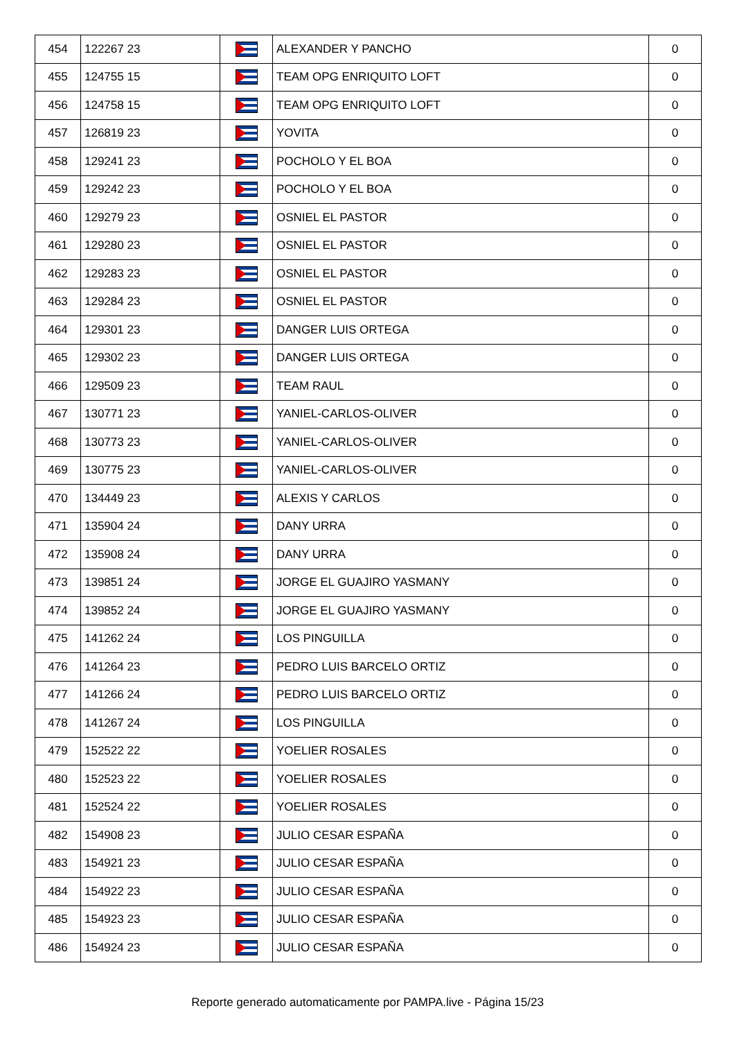| 454 | 122267 23 | | ALEXANDER Y PANCHO | 0 |
| 455 | 124755 15 | | TEAM OPG ENRIQUITO LOFT | 0 |
| 456 | 124758 15 | | TEAM OPG ENRIQUITO LOFT | 0 |
| 457 | 126819 23 | | YOVITA | 0 |
| 458 | 129241 23 | | POCHOLO Y EL BOA | 0 |
| 459 | 129242 23 | | POCHOLO Y EL BOA | 0 |
| 460 | 129279 23 | | OSNIEL EL PASTOR | 0 |
| 461 | 129280 23 | | OSNIEL EL PASTOR | 0 |
| 462 | 129283 23 | | OSNIEL EL PASTOR | 0 |
| 463 | 129284 23 | | OSNIEL EL PASTOR | 0 |
| 464 | 129301 23 | | DANGER LUIS ORTEGA | 0 |
| 465 | 129302 23 | | DANGER LUIS ORTEGA | 0 |
| 466 | 129509 23 | | TEAM RAUL | 0 |
| 467 | 130771 23 | | YANIEL-CARLOS-OLIVER | 0 |
| 468 | 130773 23 | | YANIEL-CARLOS-OLIVER | 0 |
| 469 | 130775 23 | | YANIEL-CARLOS-OLIVER | 0 |
| 470 | 134449 23 | | ALEXIS Y CARLOS | 0 |
| 471 | 135904 24 | | DANY URRA | 0 |
| 472 | 135908 24 | | DANY URRA | 0 |
| 473 | 139851 24 | | JORGE EL GUAJIRO YASMANY | 0 |
| 474 | 139852 24 | | JORGE EL GUAJIRO YASMANY | 0 |
| 475 | 141262 24 | | LOS PINGUILLA | 0 |
| 476 | 141264 23 | | PEDRO LUIS BARCELO ORTIZ | 0 |
| 477 | 141266 24 | | PEDRO LUIS BARCELO ORTIZ | 0 |
| 478 | 141267 24 | | LOS PINGUILLA | 0 |
| 479 | 152522 22 | | YOELIER ROSALES | 0 |
| 480 | 152523 22 | | YOELIER ROSALES | 0 |
| 481 | 152524 22 | | YOELIER ROSALES | 0 |
| 482 | 154908 23 | | JULIO CESAR ESPAÑA | 0 |
| 483 | 154921 23 | | JULIO CESAR ESPAÑA | 0 |
| 484 | 154922 23 | | JULIO CESAR ESPAÑA | 0 |
| 485 | 154923 23 | | JULIO CESAR ESPAÑA | 0 |
| 486 | 154924 23 | | JULIO CESAR ESPAÑA | 0 |
Reporte generado automaticamente por PAMPA.live - Página 15/23